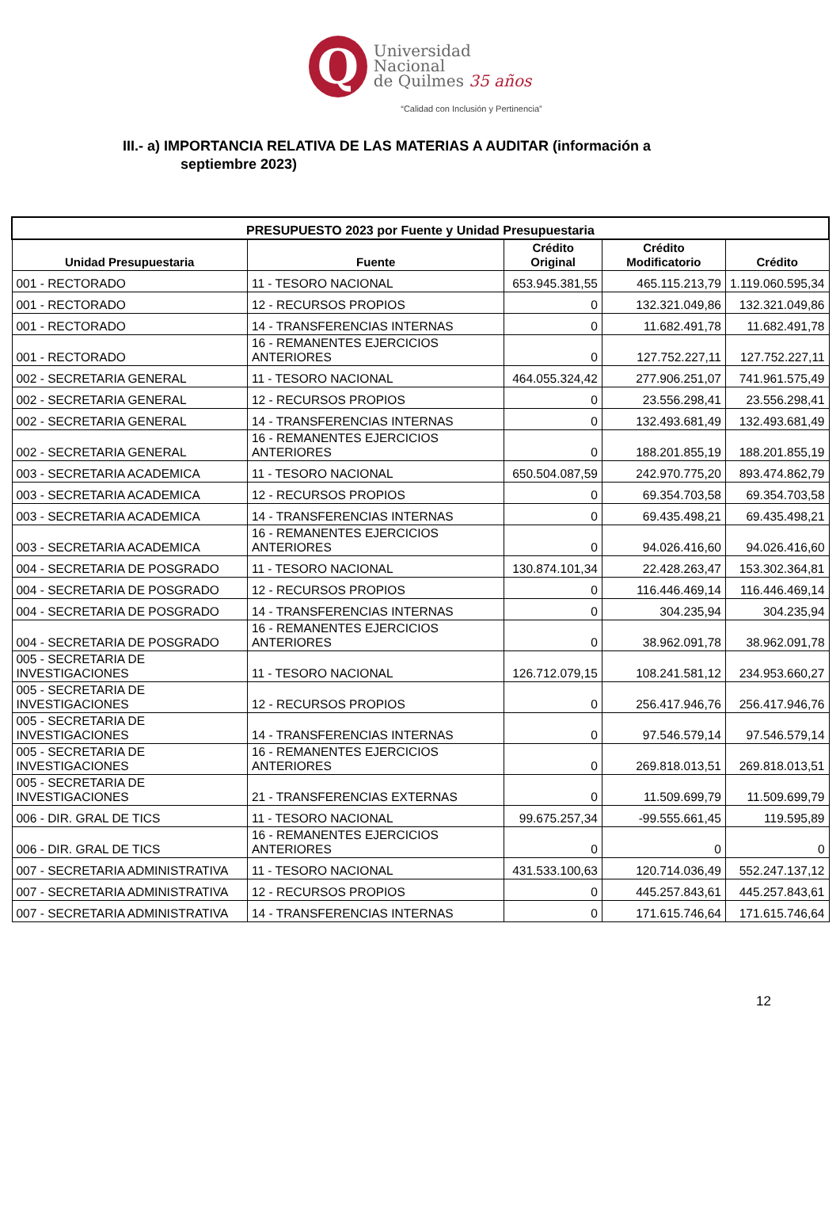Q
Universidad
Nacional
de Quilmes 35 años
“Calidad con Inclusión y Pertinencia”
III.- a) IMPORTANCIA RELATIVA DE LAS MATERIAS A AUDITAR (información a
septiembre 2023)
| PRESUPUESTO 2023 por Fuente y Unidad Presupuestaria | | | | |
| --- | --- | --- | --- | --- |
| Unidad Presupuestaria | Fuente | Crédito Original | Crédito Modificatorio | Crédito |
| 001 - RECTORADO | 11 - TESORO NACIONAL | 653.945.381,55 | 465.115.213,79 | 1.119.060.595,34 |
| 001 - RECTORADO | 12 - RECURSOS PROPIOS | 0 | 132.321.049,86 | 132.321.049,86 |
| 001 - RECTORADO | 14 - TRANSFERENCIAS INTERNAS | 0 | 11.682.491,78 | 11.682.491,78 |
| 001 - RECTORADO | 16 - REMANENTES EJERCICIOS ANTERIORES | 0 | 127.752.227,11 | 127.752.227,11 |
| 002 - SECRETARIA GENERAL | 11 - TESORO NACIONAL | 464.055.324,42 | 277.906.251,07 | 741.961.575,49 |
| 002 - SECRETARIA GENERAL | 12 - RECURSOS PROPIOS | 0 | 23.556.298,41 | 23.556.298,41 |
| 002 - SECRETARIA GENERAL | 14 - TRANSFERENCIAS INTERNAS | 0 | 132.493.681,49 | 132.493.681,49 |
| 002 - SECRETARIA GENERAL | 16 - REMANENTES EJERCICIOS ANTERIORES | 0 | 188.201.855,19 | 188.201.855,19 |
| 003 - SECRETARIA ACADEMICA | 11 - TESORO NACIONAL | 650.504.087,59 | 242.970.775,20 | 893.474.862,79 |
| 003 - SECRETARIA ACADEMICA | 12 - RECURSOS PROPIOS | 0 | 69.354.703,58 | 69.354.703,58 |
| 003 - SECRETARIA ACADEMICA | 14 - TRANSFERENCIAS INTERNAS | 0 | 69.435.498,21 | 69.435.498,21 |
| 003 - SECRETARIA ACADEMICA | 16 - REMANENTES EJERCICIOS ANTERIORES | 0 | 94.026.416,60 | 94.026.416,60 |
| 004 - SECRETARIA DE POSGRADO | 11 - TESORO NACIONAL | 130.874.101,34 | 22.428.263,47 | 153.302.364,81 |
| 004 - SECRETARIA DE POSGRADO | 12 - RECURSOS PROPIOS | 0 | 116.446.469,14 | 116.446.469,14 |
| 004 - SECRETARIA DE POSGRADO | 14 - TRANSFERENCIAS INTERNAS | 0 | 304.235,94 | 304.235,94 |
| 004 - SECRETARIA DE POSGRADO | 16 - REMANENTES EJERCICIOS ANTERIORES | 0 | 38.962.091,78 | 38.962.091,78 |
| 005 - SECRETARIA DE INVESTIGACIONES | 11 - TESORO NACIONAL | 126.712.079,15 | 108.241.581,12 | 234.953.660,27 |
| 005 - SECRETARIA DE INVESTIGACIONES | 12 - RECURSOS PROPIOS | 0 | 256.417.946,76 | 256.417.946,76 |
| 005 - SECRETARIA DE INVESTIGACIONES | 14 - TRANSFERENCIAS INTERNAS | 0 | 97.546.579,14 | 97.546.579,14 |
| 005 - SECRETARIA DE INVESTIGACIONES | 16 - REMANENTES EJERCICIOS ANTERIORES | 0 | 269.818.013,51 | 269.818.013,51 |
| 005 - SECRETARIA DE INVESTIGACIONES | 21 - TRANSFERENCIAS EXTERNAS | 0 | 11.509.699,79 | 11.509.699,79 |
| 006 - DIR. GRAL DE TICS | 11 - TESORO NACIONAL | 99.675.257,34 | -99.555.661,45 | 119.595,89 |
| 006 - DIR. GRAL DE TICS | 16 - REMANENTES EJERCICIOS ANTERIORES | 0 | 0 | 0 |
| 007 - SECRETARIA ADMINISTRATIVA | 11 - TESORO NACIONAL | 431.533.100,63 | 120.714.036,49 | 552.247.137,12 |
| 007 - SECRETARIA ADMINISTRATIVA | 12 - RECURSOS PROPIOS | 0 | 445.257.843,61 | 445.257.843,61 |
| 007 - SECRETARIA ADMINISTRATIVA | 14 - TRANSFERENCIAS INTERNAS | 0 | 171.615.746,64 | 171.615.746,64 |
12